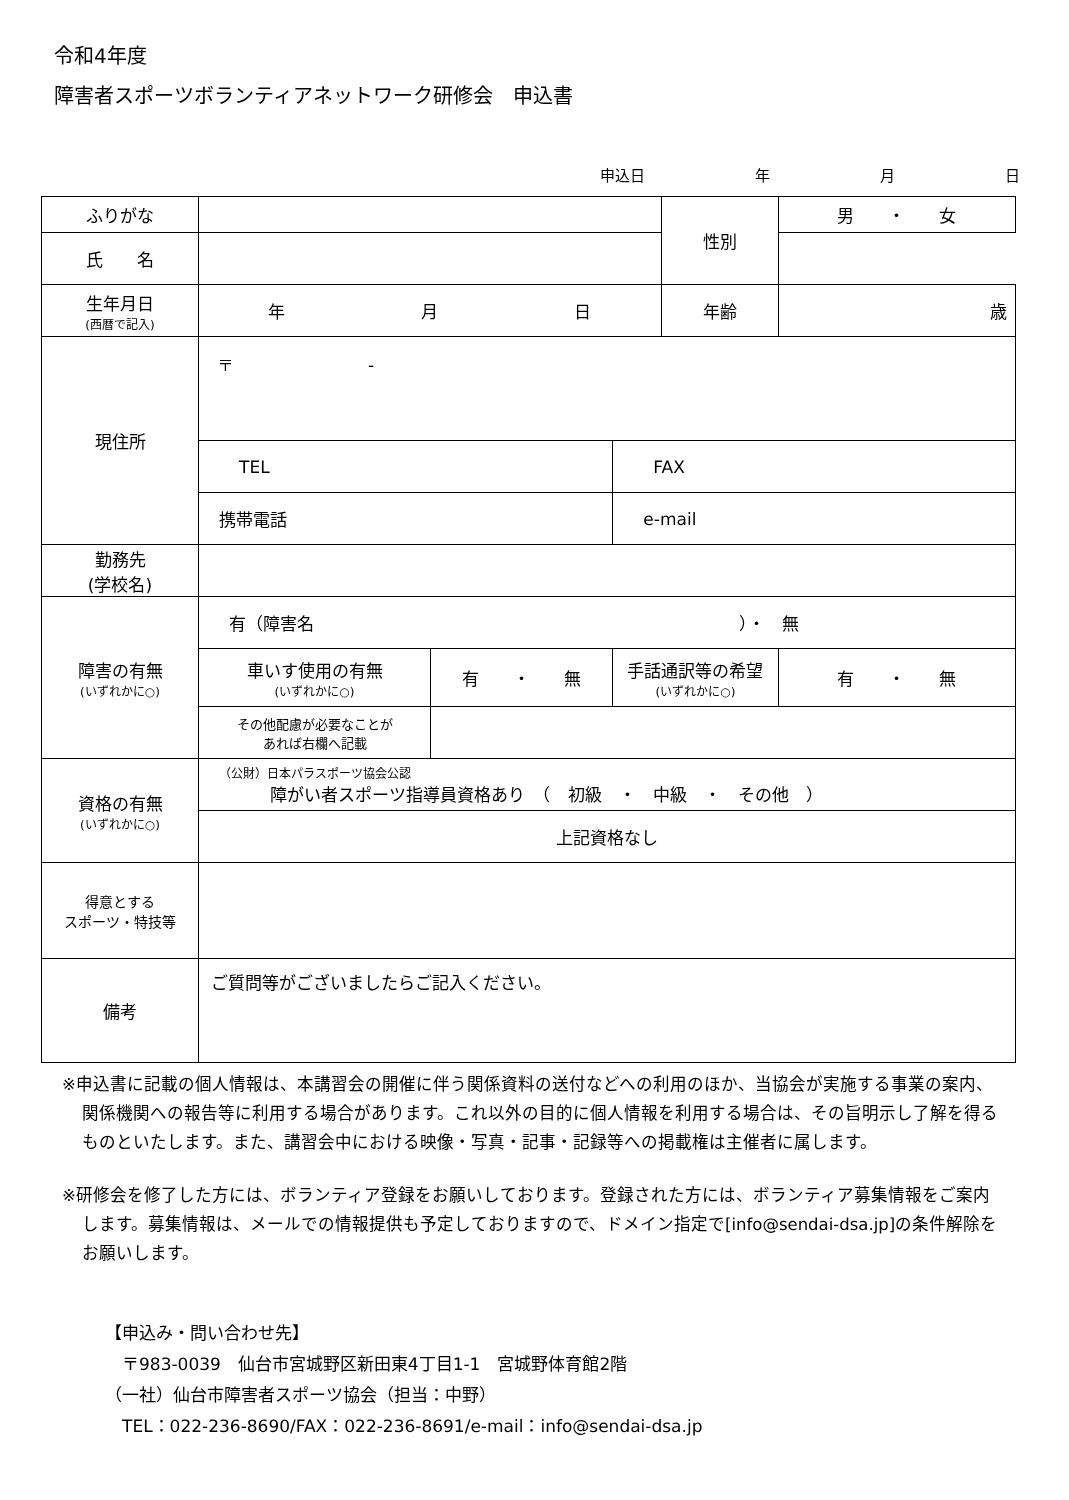令和4年度
障害者スポーツボランティアネットワーク研修会　申込書
申込日 年 月 日
| ふりがな | | | | 性別 | 男 ・ 女 |
| 氏 名 | | | | | |
| 生年月日 (西暦で記入) | 年 月 日 | | | 年齢 | 歳 |
| 現住所 | 〒 - | | | | |
| | TEL | | FAX | | |
| | 携帯電話 | | e-mail | | |
| 勤務先 (学校名) | | | | | |
| 障害の有無 (いずれかに○) | 有（障害名 ）・ 無 | | | | |
| | 車いす使用の有無 (いずれかに○) | 有 ・ 無 | 手話通訳等の希望 (いずれかに○) | | 有 ・ 無 |
| | その他配慮が必要なことが あれば右欄へ記載 | | | | |
| 資格の有無 (いずれかに○) | （公財）日本パラスポーツ協会公認 障がい者スポーツ指導員資格あり （ 初級 ・ 中級 ・ その他 ） | | | | |
| | 上記資格なし | | | | |
| 得意とする スポーツ・特技等 | | | | | |
| 備考 | ご質問等がございましたらご記入ください。 | | | | |
※申込書に記載の個人情報は、本講習会の開催に伴う関係資料の送付などへの利用のほか、当協会が実施する事業の案内、関係機関への報告等に利用する場合があります。これ以外の目的に個人情報を利用する場合は、その旨明示し了解を得るものといたします。また、講習会中における映像・写真・記事・記録等への掲載権は主催者に属します。
※研修会を修了した方には、ボランティア登録をお願いしております。登録された方には、ボランティア募集情報をご案内します。募集情報は、メールでの情報提供も予定しておりますので、ドメイン指定で[info@sendai-dsa.jp]の条件解除をお願いします。
【申込み・問い合わせ先】
　〒983-0039　仙台市宮城野区新田東4丁目1-1　宮城野体育館2階
（一社）仙台市障害者スポーツ協会（担当：中野）
　TEL：022-236-8690/FAX：022-236-8691/e-mail：info@sendai-dsa.jp